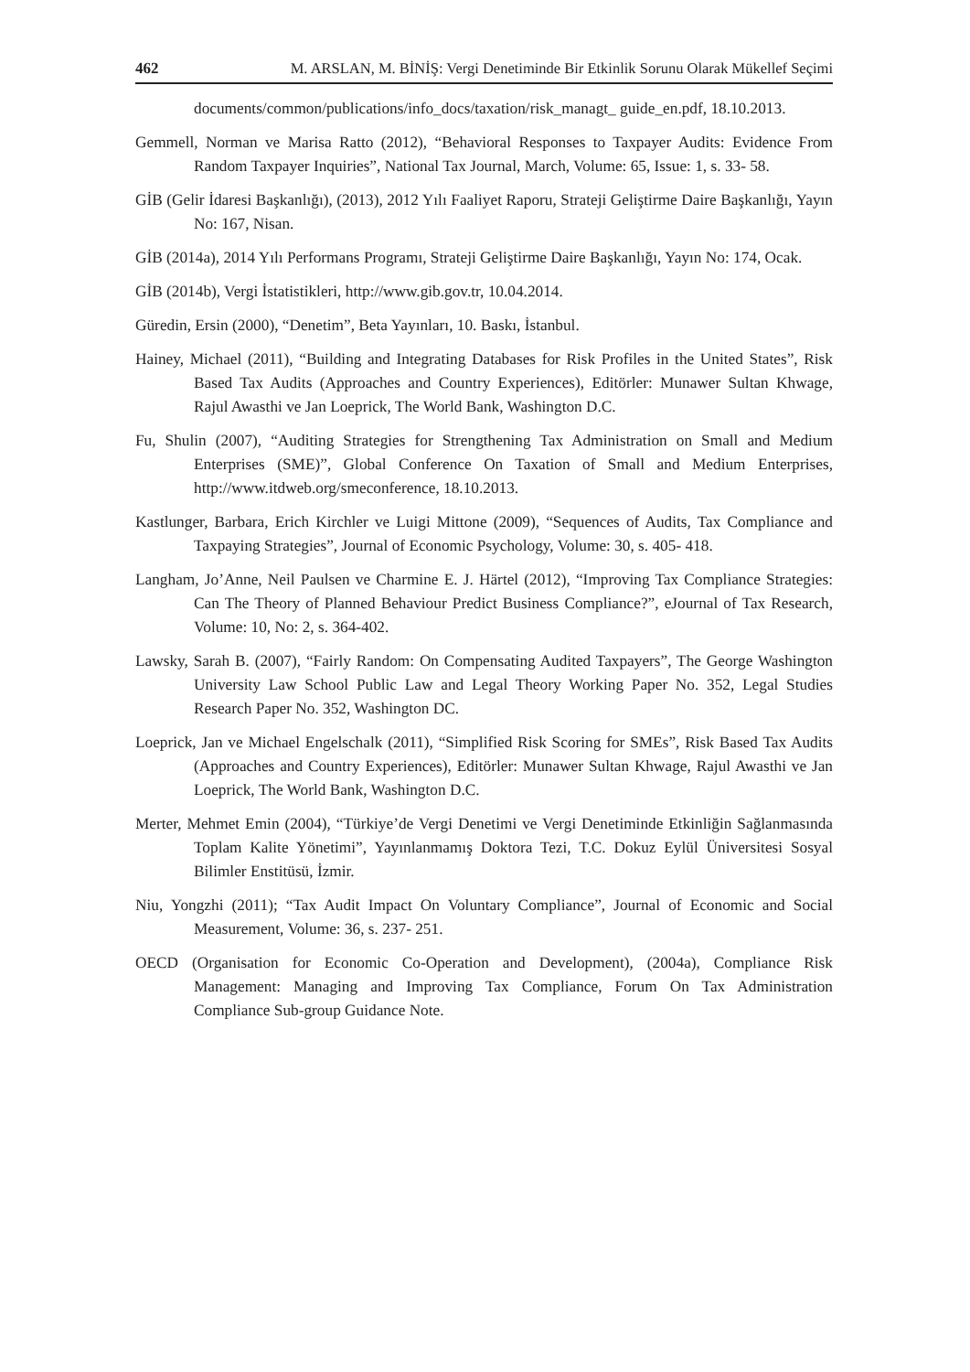462 M. ARSLAN, M. BİNİŞ: Vergi Denetiminde Bir Etkinlik Sorunu Olarak Mükellef Seçimi
documents/common/publications/info_docs/taxation/risk_managt_ guide_en.pdf, 18.10.2013.
Gemmell, Norman ve Marisa Ratto (2012), “Behavioral Responses to Taxpayer Audits: Evidence From Random Taxpayer Inquiries”, National Tax Journal, March, Volume: 65, Issue: 1, s. 33- 58.
GİB (Gelir İdaresi Başkanlığı), (2013), 2012 Yılı Faaliyet Raporu, Strateji Geliştirme Daire Başkanlığı, Yayın No: 167, Nisan.
GİB (2014a), 2014 Yılı Performans Programı, Strateji Geliştirme Daire Başkanlığı, Yayın No: 174, Ocak.
GİB (2014b), Vergi İstatistikleri, http://www.gib.gov.tr, 10.04.2014.
Güredin, Ersin (2000), “Denetim”, Beta Yayınları, 10. Baskı, İstanbul.
Hainey, Michael (2011), “Building and Integrating Databases for Risk Profiles in the United States”, Risk Based Tax Audits (Approaches and Country Experiences), Editörler: Munawer Sultan Khwage, Rajul Awasthi ve Jan Loeprick, The World Bank, Washington D.C.
Fu, Shulin (2007), “Auditing Strategies for Strengthening Tax Administration on Small and Medium Enterprises (SME)”, Global Conference On Taxation of Small and Medium Enterprises, http://www.itdweb.org/smeconference, 18.10.2013.
Kastlunger, Barbara, Erich Kirchler ve Luigi Mittone (2009), “Sequences of Audits, Tax Compliance and Taxpaying Strategies”, Journal of Economic Psychology, Volume: 30, s. 405- 418.
Langham, Jo’Anne, Neil Paulsen ve Charmine E. J. Härtel (2012), “Improving Tax Compliance Strategies: Can The Theory of Planned Behaviour Predict Business Compliance?”, eJournal of Tax Research, Volume: 10, No: 2, s. 364-402.
Lawsky, Sarah B. (2007), “Fairly Random: On Compensating Audited Taxpayers”, The George Washington University Law School Public Law and Legal Theory Working Paper No. 352, Legal Studies Research Paper No. 352, Washington DC.
Loeprick, Jan ve Michael Engelschalk (2011), “Simplified Risk Scoring for SMEs”, Risk Based Tax Audits (Approaches and Country Experiences), Editörler: Munawer Sultan Khwage, Rajul Awasthi ve Jan Loeprick, The World Bank, Washington D.C.
Merter, Mehmet Emin (2004), “Türkiye’de Vergi Denetimi ve Vergi Denetiminde Etkinliğin Sağlanmasında Toplam Kalite Yönetimi”, Yayınlanmamış Doktora Tezi, T.C. Dokuz Eylül Üniversitesi Sosyal Bilimler Enstitüsü, İzmir.
Niu, Yongzhi (2011); “Tax Audit Impact On Voluntary Compliance”, Journal of Economic and Social Measurement, Volume: 36, s. 237- 251.
OECD (Organisation for Economic Co-Operation and Development), (2004a), Compliance Risk Management: Managing and Improving Tax Compliance, Forum On Tax Administration Compliance Sub-group Guidance Note.